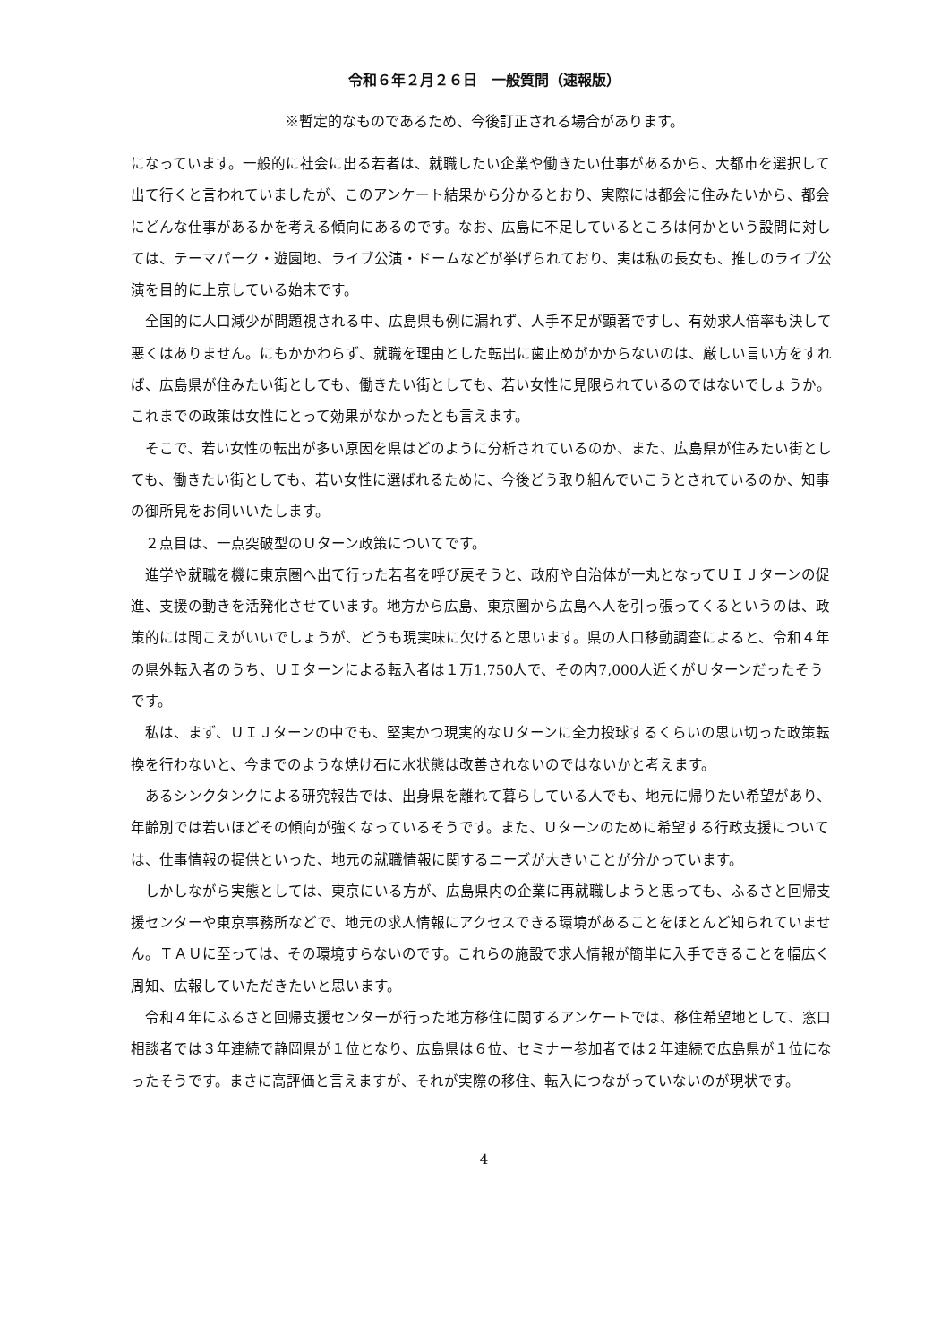令和６年２月２６日　一般質問（速報版）
※暫定的なものであるため、今後訂正される場合があります。
になっています。一般的に社会に出る若者は、就職したい企業や働きたい仕事があるから、大都市を選択して出て行くと言われていましたが、このアンケート結果から分かるとおり、実際には都会に住みたいから、都会にどんな仕事があるかを考える傾向にあるのです。なお、広島に不足しているところは何かという設問に対しては、テーマパーク・遊園地、ライブ公演・ドームなどが挙げられており、実は私の長女も、推しのライブ公演を目的に上京している始末です。
　全国的に人口減少が問題視される中、広島県も例に漏れず、人手不足が顕著ですし、有効求人倍率も決して悪くはありません。にもかかわらず、就職を理由とした転出に歯止めがかからないのは、厳しい言い方をすれば、広島県が住みたい街としても、働きたい街としても、若い女性に見限られているのではないでしょうか。これまでの政策は女性にとって効果がなかったとも言えます。
　そこで、若い女性の転出が多い原因を県はどのように分析されているのか、また、広島県が住みたい街としても、働きたい街としても、若い女性に選ばれるために、今後どう取り組んでいこうとされているのか、知事の御所見をお伺いいたします。
　２点目は、一点突破型のＵターン政策についてです。
　進学や就職を機に東京圏へ出て行った若者を呼び戻そうと、政府や自治体が一丸となってＵＩＪターンの促進、支援の動きを活発化させています。地方から広島、東京圏から広島へ人を引っ張ってくるというのは、政策的には聞こえがいいでしょうが、どうも現実味に欠けると思います。県の人口移動調査によると、令和４年の県外転入者のうち、ＵＩターンによる転入者は１万1,750人で、その内7,000人近くがＵターンだったそうです。
　私は、まず、ＵＩＪターンの中でも、堅実かつ現実的なＵターンに全力投球するくらいの思い切った政策転換を行わないと、今までのような焼け石に水状態は改善されないのではないかと考えます。
　あるシンクタンクによる研究報告では、出身県を離れて暮らしている人でも、地元に帰りたい希望があり、年齢別では若いほどその傾向が強くなっているそうです。また、Ｕターンのために希望する行政支援については、仕事情報の提供といった、地元の就職情報に関するニーズが大きいことが分かっています。
　しかしながら実態としては、東京にいる方が、広島県内の企業に再就職しようと思っても、ふるさと回帰支援センターや東京事務所などで、地元の求人情報にアクセスできる環境があることをほとんど知られていません。ＴＡＵに至っては、その環境すらないのです。これらの施設で求人情報が簡単に入手できることを幅広く周知、広報していただきたいと思います。
　令和４年にふるさと回帰支援センターが行った地方移住に関するアンケートでは、移住希望地として、窓口相談者では３年連続で静岡県が１位となり、広島県は６位、セミナー参加者では２年連続で広島県が１位になったそうです。まさに高評価と言えますが、それが実際の移住、転入につながっていないのが現状です。
4